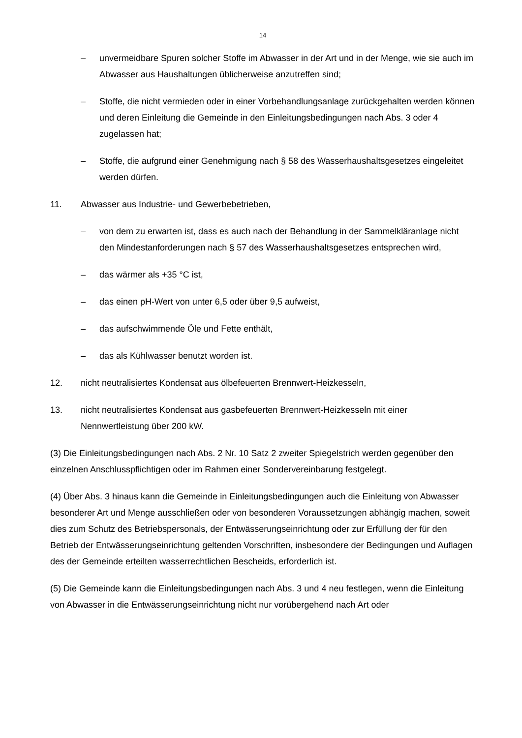14
– unvermeidbare Spuren solcher Stoffe im Abwasser in der Art und in der Menge, wie sie auch im Abwasser aus Haushaltungen üblicherweise anzutreffen sind;
– Stoffe, die nicht vermieden oder in einer Vorbehandlungsanlage zurückgehalten werden können und deren Einleitung die Gemeinde in den Einleitungsbedingungen nach Abs. 3 oder 4 zugelassen hat;
– Stoffe, die aufgrund einer Genehmigung nach § 58 des Wasserhaushaltsgesetzes eingeleitet werden dürfen.
11. Abwasser aus Industrie- und Gewerbebetrieben,
– von dem zu erwarten ist, dass es auch nach der Behandlung in der Sammelkläranlage nicht den Mindestanforderungen nach § 57 des Wasserhaushaltsgesetzes entsprechen wird,
– das wärmer als +35 °C ist,
– das einen pH-Wert von unter 6,5 oder über 9,5 aufweist,
– das aufschwimmende Öle und Fette enthält,
– das als Kühlwasser benutzt worden ist.
12. nicht neutralisiertes Kondensat aus ölbefeuerten Brennwert-Heizkesseln,
13. nicht neutralisiertes Kondensat aus gasbefeuerten Brennwert-Heizkesseln mit einer Nennwertleistung über 200 kW.
(3) Die Einleitungsbedingungen nach Abs. 2 Nr. 10 Satz 2 zweiter Spiegelstrich werden gegenüber den einzelnen Anschlusspflichtigen oder im Rahmen einer Sondervereinbarung festgelegt.
(4) Über Abs. 3 hinaus kann die Gemeinde in Einleitungsbedingungen auch die Einleitung von Abwasser besonderer Art und Menge ausschließen oder von besonderen Voraussetzungen abhängig machen, soweit dies zum Schutz des Betriebspersonals, der Entwässerungseinrichtung oder zur Erfüllung der für den Betrieb der Entwässerungseinrichtung geltenden Vorschriften, insbesondere der Bedingungen und Auflagen des der Gemeinde erteilten wasserrechtlichen Bescheids, erforderlich ist.
(5) Die Gemeinde kann die Einleitungsbedingungen nach Abs. 3 und 4 neu festlegen, wenn die Einleitung von Abwasser in die Entwässerungseinrichtung nicht nur vorübergehend nach Art oder